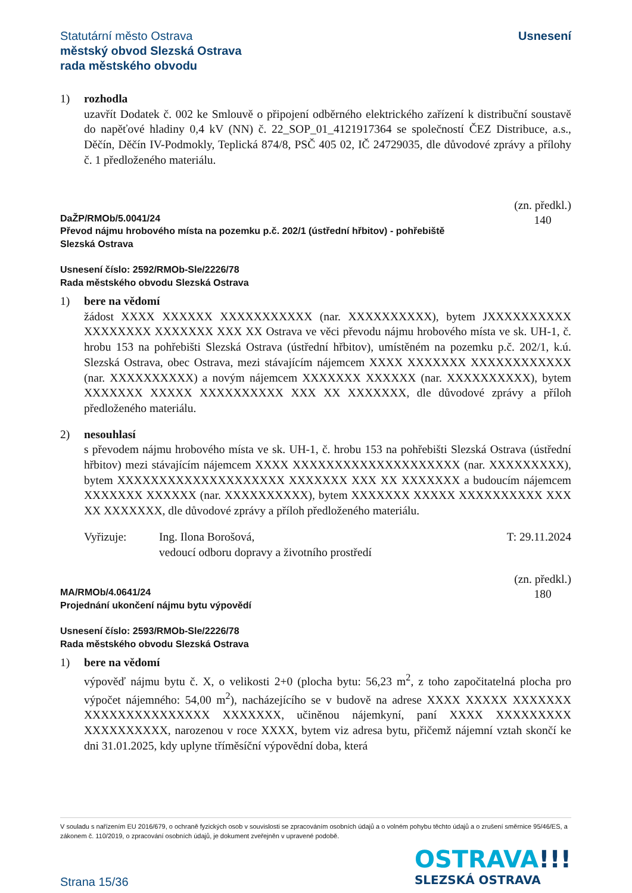Statutární město Ostrava
městský obvod Slezská Ostrava
rada městského obvodu
Usnesení
1)
rozhodla
uzavřít Dodatek č. 002 ke Smlouvě o připojení odběrného elektrického zařízení k distribuční soustavě do napěťové hladiny 0,4 kV (NN) č. 22_SOP_01_4121917364 se společností ČEZ Distribuce, a.s., Děčín, Děčín IV-Podmokly, Teplická 874/8, PSČ 405 02, IČ 24729035, dle důvodové zprávy a přílohy č. 1 předloženého materiálu.
DaŽP/RMOb/5.0041/24
Převod nájmu hrobového místa na pozemku p.č. 202/1 (ústřední hřbitov) - pohřebiště
Slezská Ostrava
(zn. předkl.)
140
Usnesení číslo: 2592/RMOb-Sle/2226/78
Rada městského obvodu Slezská Ostrava
1)
bere na vědomí
žádost XXXX XXXXXX XXXXXXXXXXX (nar. XXXXXXXXXX), bytem JXXXXXXXXXX XXXXXXXX XXXXXXX XXX XX Ostrava ve věci převodu nájmu hrobového místa ve sk. UH-1, č. hrobu 153 na pohřebišti Slezská Ostrava (ústřední hřbitov), umístěném na pozemku p.č. 202/1, k.ú. Slezská Ostrava, obec Ostrava, mezi stávajícím nájemcem XXXX XXXXXXX XXXXXXXXXXXX (nar. XXXXXXXXXX) a novým nájemcem XXXXXXX XXXXXX (nar. XXXXXXXXXX), bytem XXXXXXX XXXXX XXXXXXXXXX XXX XX XXXXXXX, dle důvodové zprávy a příloh předloženého materiálu.
2)
nesouhlasí
s převodem nájmu hrobového místa ve sk. UH-1, č. hrobu 153 na pohřebišti Slezská Ostrava (ústřední hřbitov) mezi stávajícím nájemcem XXXX XXXXXXXXXXXXXXXXXXXX (nar. XXXXXXXXX), bytem XXXXXXXXXXXXXXXXXXXX XXXXXXX XXX XX XXXXXXX a budoucím nájemcem XXXXXXX XXXXXX (nar. XXXXXXXXXX), bytem XXXXXXX XXXXX XXXXXXXXXX XXX XX XXXXXXX, dle důvodové zprávy a příloh předloženého materiálu.
Vyřizuje: Ing. Ilona Borošová,
vedoucí odboru dopravy a životního prostředí
T: 29.11.2024
MA/RMOb/4.0641/24
Projednání ukončení nájmu bytu výpovědí
(zn. předkl.)
180
Usnesení číslo: 2593/RMOb-Sle/2226/78
Rada městského obvodu Slezská Ostrava
1)
bere na vědomí
výpověď nájmu bytu č. X, o velikosti 2+0 (plocha bytu: 56,23 m<sup>2</sup>, z toho započitatelná plocha pro výpočet nájemného: 54,00 m<sup>2</sup>), nacházejícího se v budově na adrese XXXX XXXXX XXXXXXX XXXXXXXXXXXXXXX XXXXXXX, učiněnou nájemkyní, paní XXXX XXXXXXXXX XXXXXXXXXX, narozenou v roce XXXX, bytem viz adresa bytu, přičemž nájemní vztah skončí ke dni 31.01.2025, kdy uplyne tříměsíční výpovědní doba, která
V souladu s nařízením EU 2016/679, o ochraně fyzických osob v souvislosti se zpracováním osobních údajů a o volném pohybu těchto údajů a o zrušení směrnice 95/46/ES, a zákonem č. 110/2019, o zpracování osobních údajů, je dokument zveřejněn v upravené podobě.
Strana 15/36
OSTRAVA!!!
SLEZSKÁ OSTRAVA